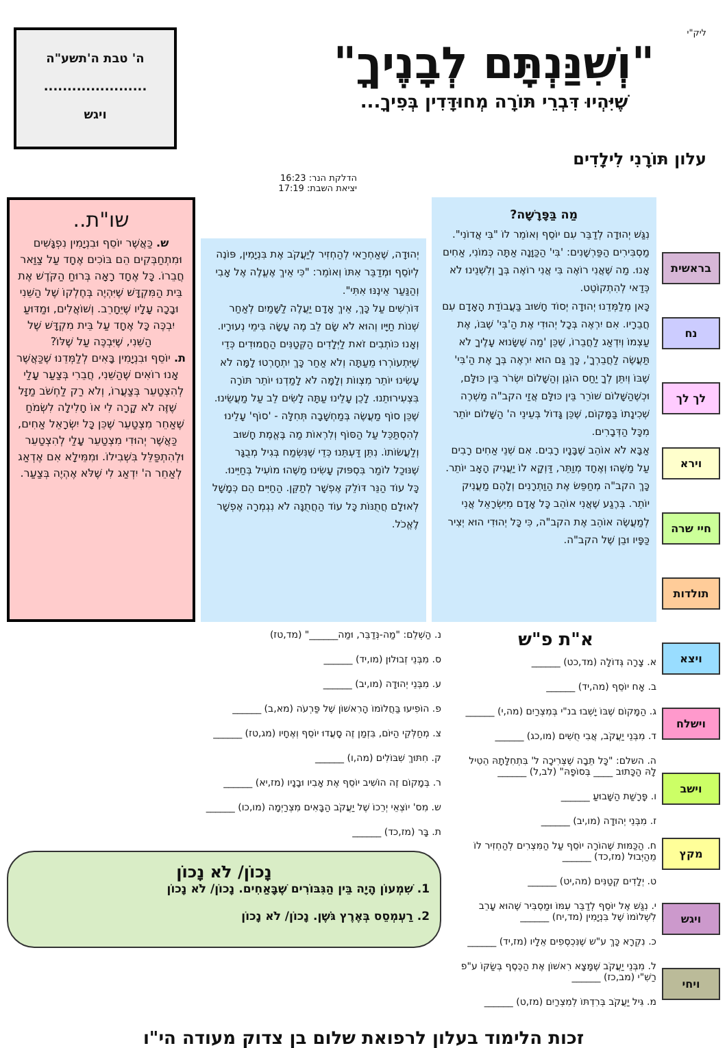ליק"י
"וְשִׁנַּנְתָּם לְבָנֶיךָ"
שֶׁיִּהְיוּ דִּבְרֵי תּוֹרָה מְחוּדָּדִין בְּפִיךָ...
ה' טבת ה'תשע"ה
......................
ויגש
עלון תּוֹרָנִי לִילָדִים
הדלקת הנר: 16:23
יציאת השבת: 17:19
בראשית
נח
לך לך
וירא
חיי שרה
תולדות
ויצא
וישלח
וישב
מקץ
ויגש
ויחי
מַה בַּפָּרָשָׁה?
נִגַּשׁ יְהוּדָה לְדַבֵּר עִם יוֹסֵף וְאוֹמֵר לוֹ "בִּי אֲדוֹנִי". מַסְבִּירִים הַפַּרְשָׁנִים: 'בִּי' הַכַּוָּנָה אַתָּה כְּמוֹנִי, אַחִים אָנוּ. מַה שֶּׁאֲנִי רוֹאֶה בִּי אֲנִי רוֹאֶה בְּךָ וְלִשְׁנֵינוּ לֹא כְּדַאי לְהִתְקוֹטֵט.
כָּאן מְלַמְּדֵנוּ יְהוּדָה יְסוֹד חָשׁוּב בַּעֲבוֹדַת הָאָדָם עִם חֲבֵרָיו. אִם יִרְאֶה בְּכָל יְהוּדִי אֶת הַ'בִּי' שֶׁבּוֹ, אֶת עַצְמוֹ וְיִדְאַג לַחֲבֵרוֹ, שֶׁכֵּן 'מַה שֶּׁשָּׂנוּא עָלֶיךָ לֹא תַּעֲשֶׂה לַחֲבֵרְךָ', כָּךְ גַּם הוּא יִרְאֶה בְּךָ אֶת הַ'בִּי' שֶׁבּוֹ וְיִתֵּן לְךָ יַחַס הוֹגֵן וְהַשָּׁלוֹם יִשְׂרֹר בֵּין כּוּלָּם, וּכְשֶׁהַשָּׁלוֹם שׁוֹרֵר בֵּין כּוּלָּם אֲזַי הקב"ה מַשְׁרֶה שְׁכִינָתוֹ בַּמָּקוֹם, שֶׁכֵּן גָּדוֹל בְּעֵינֵי ה' הַשָּׁלוֹם יוֹתֵר מִכָּל הַדְּבָרִים.
אַבָּא לֹא אוֹהֵב שֶׁבָּנָיו רָבִים. אִם שְׁנֵי אַחִים רָבִים עַל מַשֶּׁהוּ וְאֶחָד מְוַתֵּר, דַּוְקָא לוֹ יַעֲנִיק הָאָב יוֹתֵר. כָּךְ הקב"ה מְחַפֵּשׂ אֶת הַוַּתְרָנִים וְלָהֶם מַעֲנִיק יוֹתֵר. בְּרֶגַע שֶׁאֲנִי אוֹהֵב כָּל אָדָם מִיִּשְׂרָאֵל אֲנִי לְמַעֲשֶׂה אוֹהֵב אֶת הקב"ה, כִּי כָּל יְהוּדִי הוּא יְצִיר כַּפָּיו וּבֵן שֶׁל הקב"ה.
יְהוּדָה, שֶׁאַחְרַאי לְהַחְזִיר לְיַעֲקֹב אֶת בִּנְיָמִין, פּוֹנֶה לְיוֹסֵף וּמְדַבֵּר אִתּוֹ וְאוֹמֵר: "כִּי אֵיךְ אֶעֱלֶה אֶל אָבִי וְהַנַּעַר אֵינֶנּוּ אִתִּי".
דּוֹרְשִׁים עַל כָּךְ, אֵיךְ אָדָם יַעֲלֶה לַשָּׁמַיִם לְאַחַר שְׁנוֹת חַיָּיו וְהוּא לֹא שָׂם לֵב מֶה עָשָׂה בִּימֵי נְעוּרָיו.
וְאָנוּ כּוֹתְבִים זֹאת לַיְּלָדִים הַקְּטַנִּים הַחֲמוּדִים כְּדֵי שֶׁיִּתְעוֹרְרוּ מֵעַתָּה וְלֹא אַחַר כָּךְ יִתְחָרְטוּ לָמָּה לֹא עָשִׂינוּ יוֹתֵר מִצְווֹת וְלָמָּה לֹא לָמַדְנוּ יוֹתֵר תּוֹרָה בִּצְעִירוּתֵנוּ. לָכֵן עָלֵינוּ עַתָּה לָשִׂים לֵב עַל מַעֲשֵׂינוּ. שֶׁכֵּן סוֹף מַעֲשֶׂה בְּמַחְשָׁבָה תְּחִלָּה - 'סוֹף' עָלֵינוּ לְהִסְתַּכֵּל עַל הַסּוֹף וְלִרְאוֹת מַה בֶּאֱמֶת חָשׁוּב וְלַעֲשׂוֹתוֹ. נִתֵּן דַּעְתֵּנוּ כְּדֵי שֶׁנִּשְׂמַח בְּגִיל מְבֻגָּר שֶׁנּוּכַל לוֹמַר בִּסְפּוּק עָשִׂינוּ מַשֶּׁהוּ מוֹעִיל בְּחַיֵּינוּ.
כָּל עוֹד הַנֵּר דּוֹלֵק אֶפְשָׁר לְתַקֵּן. הַחַיִּים הֵם כְּמָשָׁל לְאוּלָם חֲתֻנּוֹת כָּל עוֹד הַחֲתֻנָּה לֹא נִגְמְרָה אֶפְשָׁר לֶאֱכֹל.
שו"ת..
ש. כַּאֲשֶׁר יוֹסֵף וּבִנְיָמִין נִפְגָּשִׁים וּמִתְחַבְּקִים הֵם בּוֹכִים אֶחָד עַל צַוַּאר חֲבֵרוֹ. כָּל אֶחָד רָאָה בְּרוּחַ הַקֹּדֶשׁ אֶת בֵּית הַמִּקְדָּשׁ שֶׁיִּהְיֶה בְּחֶלְקוֹ שֶׁל הַשֵּׁנִי וּבָכָה עָלָיו שֶׁיֵּחָרֵב. וְשׁוֹאֲלִים, וּמַדּוּעַ יִבְכֶּה כָּל אֶחָד עַל בֵּית מִקְדָּשׁ שֶׁל הַשֵּׁנִי, שֶׁיִּבְכֶּה עַל שֶׁלּוֹ?
ת. יוֹסֵף וּבִנְיָמִין בָּאִים לְלַמְּדֵנוּ שֶׁכַּאֲשֶׁר אָנוּ רוֹאִים שֶׁהַשֵּׁנִי, חֲבֵרִי בְּצַעַר עָלַי לְהִצְטַעֵר בְּצַעֲרוֹ, וְלֹא רַק לַחְשֹׁב מַזָּל שֶׁזֶּה לֹא קָרָה לִי אוֹ חָלִילָה לִשְׂמֹחַ שֶׁאַחֵר מִצְטַעֵר שֶׁכֵּן כָּל יִשְׂרָאֵל אַחִים, כַּאֲשֶׁר יְהוּדִי מִצְטַעֵר עָלַי לְהִצְטַעֵר וּלְהִתְפַּלֵּל בִּשְׁבִילוֹ. וּמִמֵּילָא אִם אֶדְאַג לְאַחֵר ה' יִדְאַג לִי שֶׁלֹּא אֶהְיֶה בְּצַעַר.
א"ת פ"ש
א. צָרָה גְּדוֹלָה (מד,כט) ______
ב. אָח יוֹסֵף (מה,יד) ______
ג. הַמָּקוֹם שֶׁבּוֹ יָשְׁבוּ בנ"י בְּמִצְרַיִם (מה,י) ______
ד. מִבְּנֵי יַעֲקֹב, אֲבִי חֻשִׁים (מו,כג) ______
ה. השלם: "כָּל תֵּבָה שֶׁצְּרִיכָה ל' בִּתְחִלָּתָהּ הֵטִיל לָהּ הַכָּתוּב ____ בְּסוֹפָהּ" (לב,ל) ______
ו. פָּרָשַׁת הַשָּׁבוּעַ ______
ז. מִבְּנֵי יְהוּדָה (מו,יב) ______
ח. הַכַּמּוּת שֶׁהוֹרָה יוֹסֵף עַל הַמִּצְרִים לְהַחְזִיר לוֹ מֵהַיְּבוּל (מז,כד) ______
ט. יְלָדִים קְטַנִּים (מה,יט) ______
י. נִגַּשׁ אֶל יוֹסֵף לְדַבֵּר עִמּוֹ וּמַסְבִּיר שֶׁהוּא עָרֵב לִשְׁלוֹמוֹ שֶׁל בִּנְיָמִין (מד,יח) ______
כ. נִקְרָא כָּךְ ע"ש שֶׁנִּכְסְפִים אֵלָיו (מז,יד) ______
ל. מִבְּנֵי יַעֲקֹב שֶׁמָּצָא רִאשׁוֹן אֶת הַכֶּסֶף בְּשַׂקּוֹ ע"פ רַשִׁ"י (מב,כז) ______
מ. גִּיל יַעֲקֹב בְּרִדְתּוֹ לְמִצְרַיִם (מז,ט) ______
נ. הַשְׁלֵם: "מַה-נְּדַבֵּר, וּמַה______" (מד,טז)
ס. מִבְּנֵי זְבוּלוּן (מו,יד) ______
ע. מִבְּנֵי יְהוּדָה (מו,יב) ______
פ. הוֹפִיעוּ בַּחֲלוֹמוֹ הָרִאשׁוֹן שֶׁל פַּרְעֹה (מא,ב) ______
צ. מְחַלְּקֵי הַיּוֹם, בִּזְמַן זֶה סָעֲדוּ יוֹסֵף וְאֶחָיו (מג,טז) ______
ק. חִתּוּךְ שִׁבּוֹלִים (מה,ו) ______
ר. בְּמָקוֹם זֶה הוֹשִׁיב יוֹסֵף אֶת אָבִיו וּבָנָיו (מז,יא) ______
ש. מִס' יוֹצְאֵי יְרֵכוֹ שֶׁל יַעֲקֹב הַבָּאִים מִצְרַיְמָה (מו,כו) ______
ת. בָּר (מז,כד) ______
נָכוֹן/ לֹא נָכוֹן
1. שִׁמְעוֹן הָיָה בֵּין הַגִּבּוֹרִים שֶׁבָּאַחִים. נָכוֹן/ לֹא נָכוֹן
2. רַעְמְסֵס בְּאֶרֶץ גֹּשֶׁן. נָכוֹן/ לֹא נָכוֹן
זכות הלימוד בעלון לרפואת שלום בן צדוק מעודה הי"ו